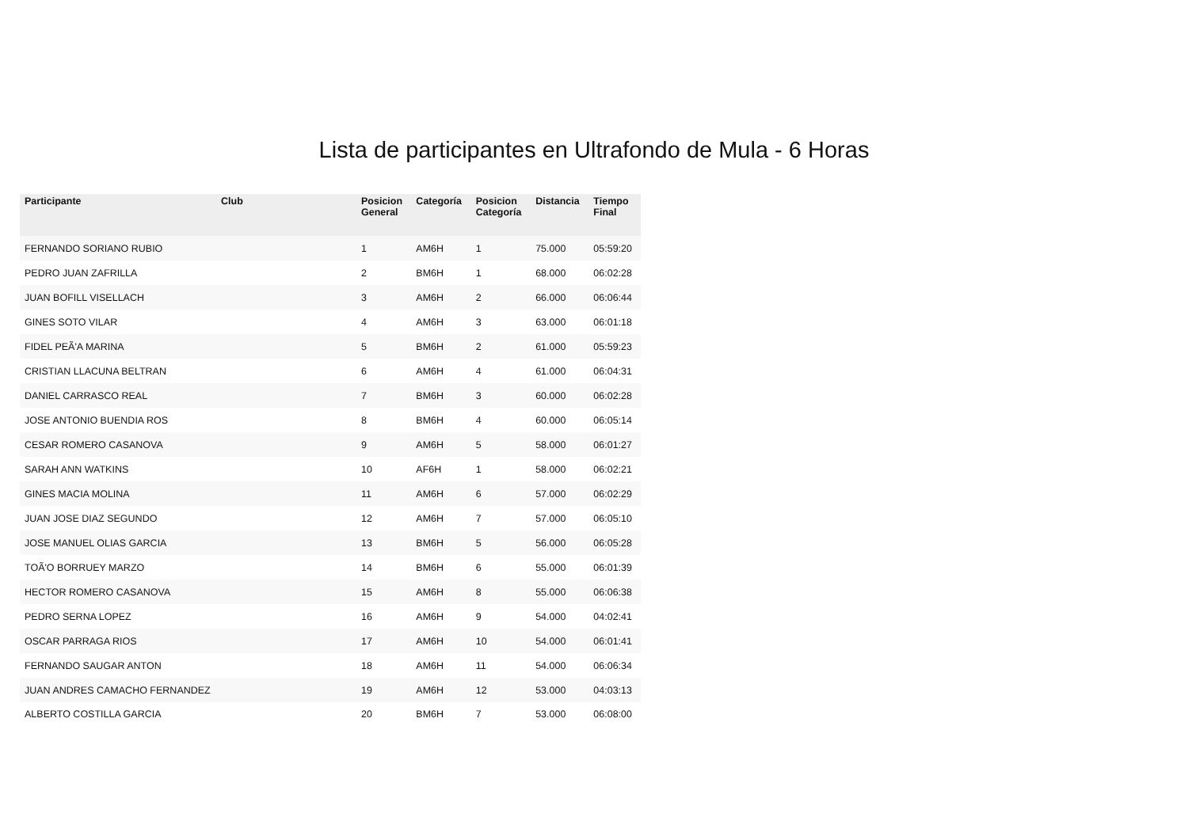Lista de participantes en Ultrafondo de Mula - 6 Horas
| Participante | Club | Posicion General | Categoría | Posicion Categoría | Distancia | Tiempo Final |
| --- | --- | --- | --- | --- | --- | --- |
| FERNANDO SORIANO RUBIO | | 1 | AM6H | 1 | 75.000 | 05:59:20 |
| PEDRO JUAN ZAFRILLA | | 2 | BM6H | 1 | 68.000 | 06:02:28 |
| JUAN BOFILL VISELLACH | | 3 | AM6H | 2 | 66.000 | 06:06:44 |
| GINES SOTO VILAR | | 4 | AM6H | 3 | 63.000 | 06:01:18 |
| FIDEL PEÃ'A MARINA | | 5 | BM6H | 2 | 61.000 | 05:59:23 |
| CRISTIAN LLACUNA BELTRAN | | 6 | AM6H | 4 | 61.000 | 06:04:31 |
| DANIEL CARRASCO REAL | | 7 | BM6H | 3 | 60.000 | 06:02:28 |
| JOSE ANTONIO BUENDIA ROS | | 8 | BM6H | 4 | 60.000 | 06:05:14 |
| CESAR ROMERO CASANOVA | | 9 | AM6H | 5 | 58.000 | 06:01:27 |
| SARAH ANN WATKINS | | 10 | AF6H | 1 | 58.000 | 06:02:21 |
| GINES MACIA MOLINA | | 11 | AM6H | 6 | 57.000 | 06:02:29 |
| JUAN JOSE DIAZ SEGUNDO | | 12 | AM6H | 7 | 57.000 | 06:05:10 |
| JOSE MANUEL OLIAS GARCIA | | 13 | BM6H | 5 | 56.000 | 06:05:28 |
| TOÃ'O BORRUEY MARZO | | 14 | BM6H | 6 | 55.000 | 06:01:39 |
| HECTOR ROMERO CASANOVA | | 15 | AM6H | 8 | 55.000 | 06:06:38 |
| PEDRO SERNA LOPEZ | | 16 | AM6H | 9 | 54.000 | 04:02:41 |
| OSCAR PARRAGA RIOS | | 17 | AM6H | 10 | 54.000 | 06:01:41 |
| FERNANDO SAUGAR ANTON | | 18 | AM6H | 11 | 54.000 | 06:06:34 |
| JUAN ANDRES CAMACHO FERNANDEZ | | 19 | AM6H | 12 | 53.000 | 04:03:13 |
| ALBERTO COSTILLA GARCIA | | 20 | BM6H | 7 | 53.000 | 06:08:00 |